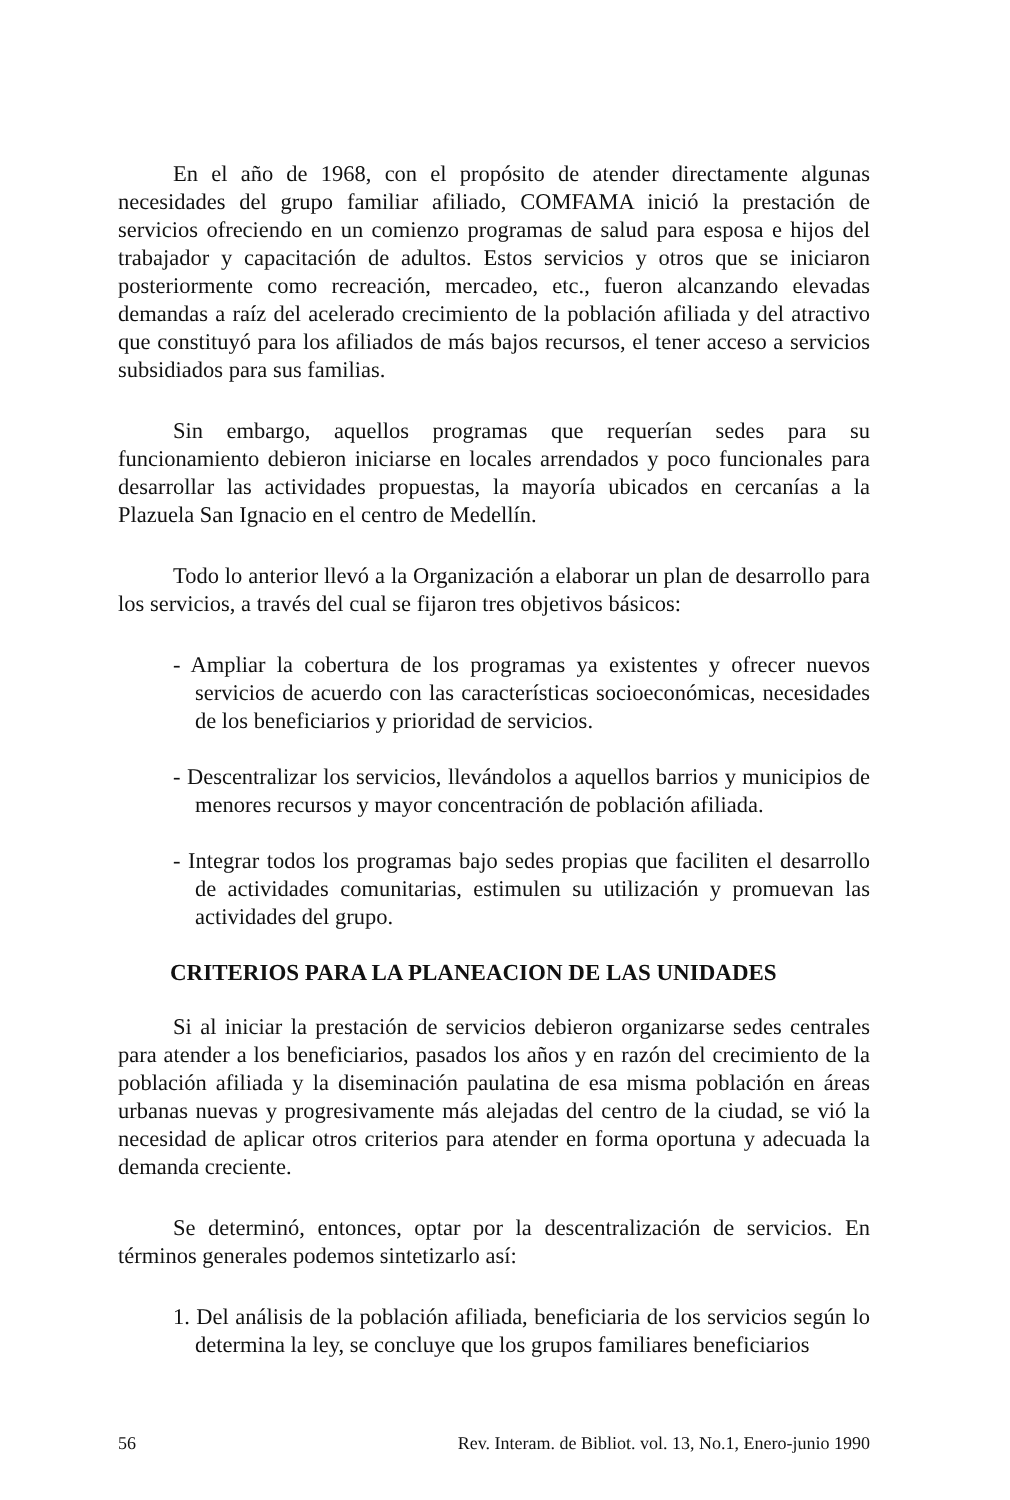En el año de 1968, con el propósito de atender directamente algunas necesidades del grupo familiar afiliado, COMFAMA inició la prestación de servicios ofreciendo en un comienzo programas de salud para esposa e hijos del trabajador y capacitación de adultos. Estos servicios y otros que se iniciaron posteriormente como recreación, mercadeo, etc., fueron alcanzando elevadas demandas a raíz del acelerado crecimiento de la población afiliada y del atractivo que constituyó para los afiliados de más bajos recursos, el tener acceso a servicios subsidiados para sus familias.
Sin embargo, aquellos programas que requerían sedes para su funcionamiento debieron iniciarse en locales arrendados y poco funcionales para desarrollar las actividades propuestas, la mayoría ubicados en cercanías a la Plazuela San Ignacio en el centro de Medellín.
Todo lo anterior llevó a la Organización a elaborar un plan de desarrollo para los servicios, a través del cual se fijaron tres objetivos básicos:
- Ampliar la cobertura de los programas ya existentes y ofrecer nuevos servicios de acuerdo con las características socioeconómicas, necesidades de los beneficiarios y prioridad de servicios.
- Descentralizar los servicios, llevándolos a aquellos barrios y municipios de menores recursos y mayor concentración de población afiliada.
- Integrar todos los programas bajo sedes propias que faciliten el desarrollo de actividades comunitarias, estimulen su utilización y promuevan las actividades del grupo.
CRITERIOS PARA LA PLANEACION DE LAS UNIDADES
Si al iniciar la prestación de servicios debieron organizarse sedes centrales para atender a los beneficiarios, pasados los años y en razón del crecimiento de la población afiliada y la diseminación paulatina de esa misma población en áreas urbanas nuevas y progresivamente más alejadas del centro de la ciudad, se vió la necesidad de aplicar otros criterios para atender en forma oportuna y adecuada la demanda creciente.
Se determinó, entonces, optar por la descentralización de servicios. En términos generales podemos sintetizarlo así:
1. Del análisis de la población afiliada, beneficiaria de los servicios según lo determina la ley, se concluye que los grupos familiares beneficiarios
56 Rev. Interam. de Bibliot. vol. 13, No.1, Enero-junio 1990